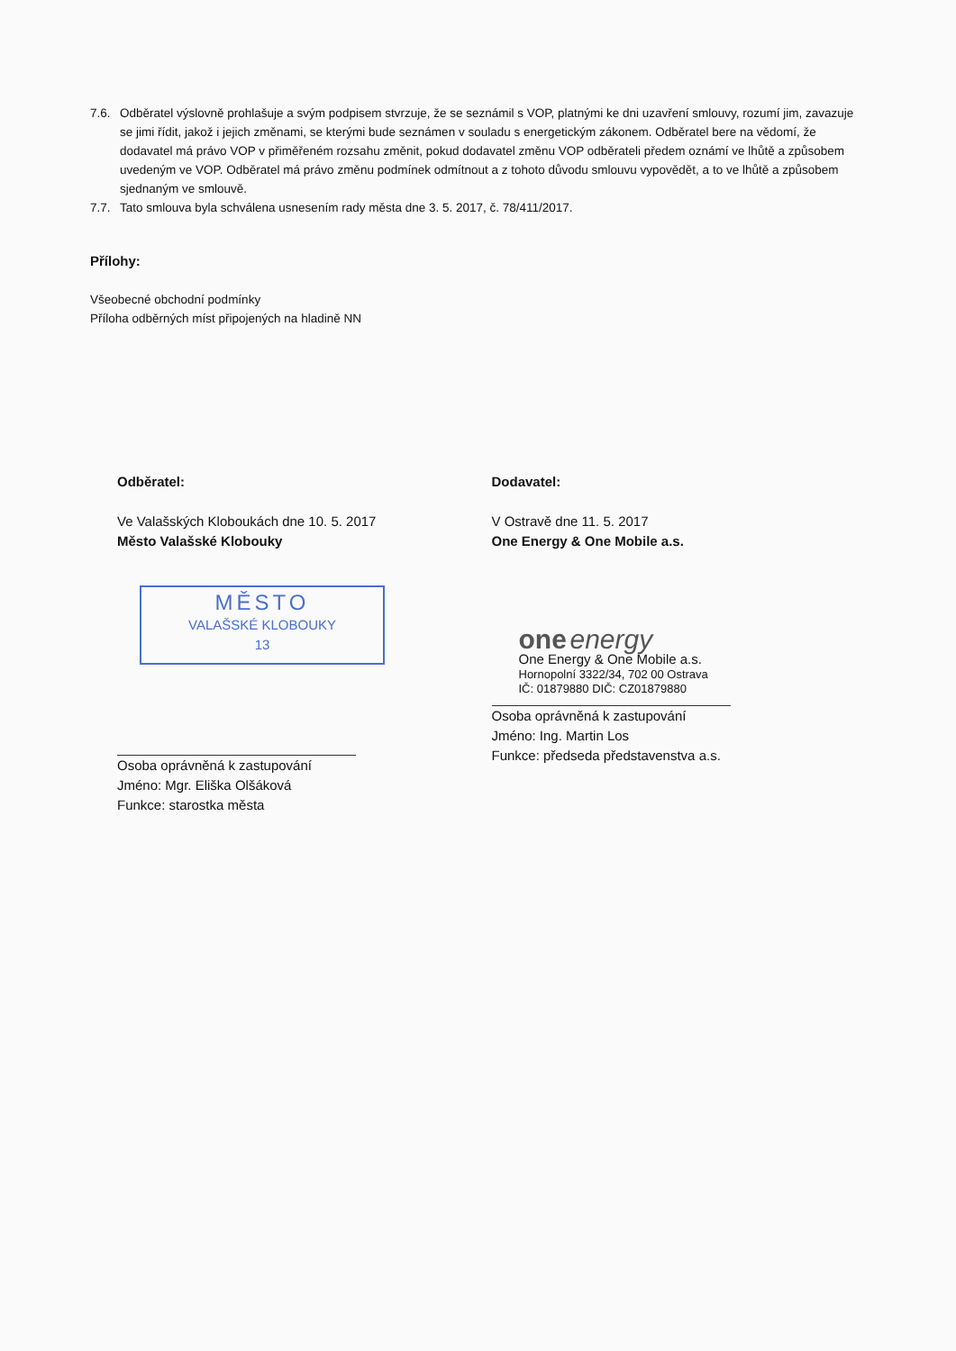7.6. Odběratel výslovně prohlašuje a svým podpisem stvrzuje, že se seznámil s VOP, platnými ke dni uzavření smlouvy, rozumí jim, zavazuje se jimi řídit, jakož i jejich změnami, se kterými bude seznámen v souladu s energetickým zákonem. Odběratel bere na vědomí, že dodavatel má právo VOP v přiměřeném rozsahu změnit, pokud dodavatel změnu VOP odběrateli předem oznámí ve lhůtě a způsobem uvedeným ve VOP. Odběratel má právo změnu podmínek odmítnout a z tohoto důvodu smlouvu vypovědět, a to ve lhůtě a způsobem sjednaným ve smlouvě.
7.7. Tato smlouva byla schválena usnesením rady města dne 3. 5. 2017, č. 78/411/2017.
Přílohy:
Všeobecné obchodní podmínky
Příloha odběrných míst připojených na hladině NN
Odběratel:
Ve Valašských Kloboukách dne 10. 5. 2017
Město Valašské Klobouky
MĚSTO
VALAŠSKÉ KLOBOUKY
13
Osoba oprávněná k zastupování
Jméno: Mgr. Eliška Olšáková
Funkce: starostka města
Dodavatel:
V Ostravě dne 11. 5. 2017
One Energy & One Mobile a.s.
one energy
One Energy & One Mobile a.s.
Hornopolní 3322/34, 702 00 Ostrava
IČ: 01879880 DIČ: CZ01879880
Osoba oprávněná k zastupování
Jméno: Ing. Martin Los
Funkce: předseda představenstva a.s.